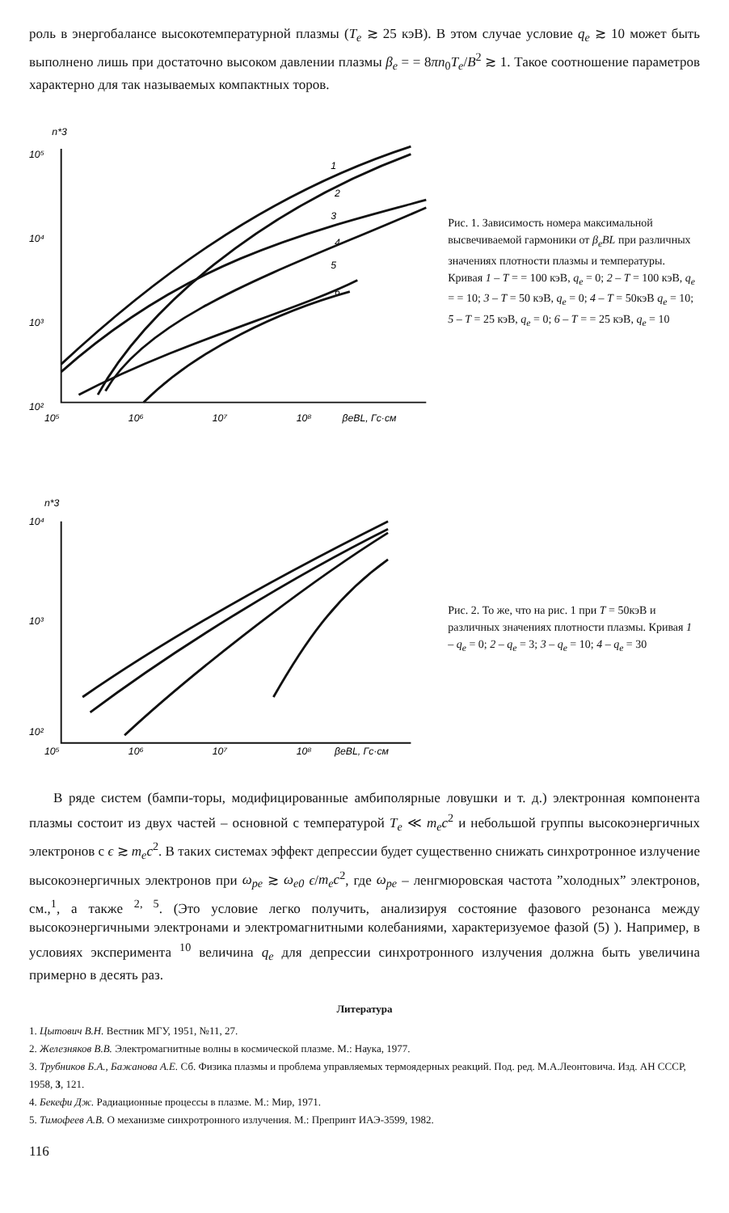роль в энергобалансе высокотемпературной плазмы (T<sub>e</sub> ≳ 25 кэВ). В этом случае условие q<sub>e</sub> ≳ 10 может быть выполнено лишь при достаточно высоком давлении плазмы β<sub>e</sub> = = 8πn<sub>0</sub>T<sub>e</sub>/B<sup>2</sup> ≳ 1. Такое соотношение параметров характерно для так называемых компактных торов.
n*3
10⁵
10⁴
10³
10²
10⁵
10⁶
10⁷
10⁸
βeBL, Гс·см
1
2
3
4
5
6
Рис. 1. Зависимость номера максимальной высвечиваемой гармоники от β<sub>e</sub>BL при различных значениях плотности плазмы и температуры. Кривая 1 – T = = 100 кэВ, q<sub>e</sub> = 0; 2 – T = 100 кэВ, q<sub>e</sub> = = 10; 3 – T = 50 кэВ, q<sub>e</sub> = 0; 4 – T = 50кэВ q<sub>e</sub> = 10; 5 – T = 25 кэВ, q<sub>e</sub> = 0; 6 – T = = 25 кэВ, q<sub>e</sub> = 10
n*3
10⁴
10³
10²
10⁵
10⁶
10⁷
10⁸
βeBL, Гс·см
Рис. 2. То же, что на рис. 1 при T = 50кэВ и различных значениях плотности плазмы. Кривая 1 – q<sub>e</sub> = 0; 2 – q<sub>e</sub> = 3; 3 – q<sub>e</sub> = 10; 4 – q<sub>e</sub> = 30
В ряде систем (бампи-торы, модифицированные амбиполярные ловушки и т. д.) электронная компонента плазмы состоит из двух частей – основной с температурой T<sub>e</sub> ≪ m<sub>e</sub>c<sup>2</sup> и небольшой группы высокоэнергичных электронов с ϵ ≳ m<sub>e</sub>c<sup>2</sup>. В таких системах эффект депрессии будет существенно снижать синхротронное излучение высокоэнергичных электронов при ω<sub>pe</sub> ≳ ω<sub>e0</sub> ϵ/m<sub>e</sub>c<sup>2</sup>, где ω<sub>pe</sub> – ленгмюровская частота ”холодных” электронов, см.,<sup>1</sup>, а также <sup>2, 5</sup>. (Это условие легко получить, анализируя состояние фазового резонанса между высокоэнергичными электронами и электромагнитными колебаниями, характеризуемое фазой (5) ). Например, в условиях эксперимента <sup>10</sup> величина q<sub>e</sub> для депрессии синхротронного излучения должна быть увеличина примерно в десять раз.
Литература
1. Цытович В.Н. Вестник МГУ, 1951, №11, 27.
2. Железняков В.В. Электромагнитные волны в космической плазме. М.: Наука, 1977.
3. Трубников Б.А., Бажанова А.Е. Сб. Физика плазмы и проблема управляемых термоядерных реакций. Под. ред. М.А.Леонтовича. Изд. АН СССР, 1958, 3, 121.
4. Бекефи Дж. Радиационные процессы в плазме. М.: Мир, 1971.
5. Тимофеев А.В. О механизме синхротронного излучения. М.: Препринт ИАЭ-3599, 1982.
116